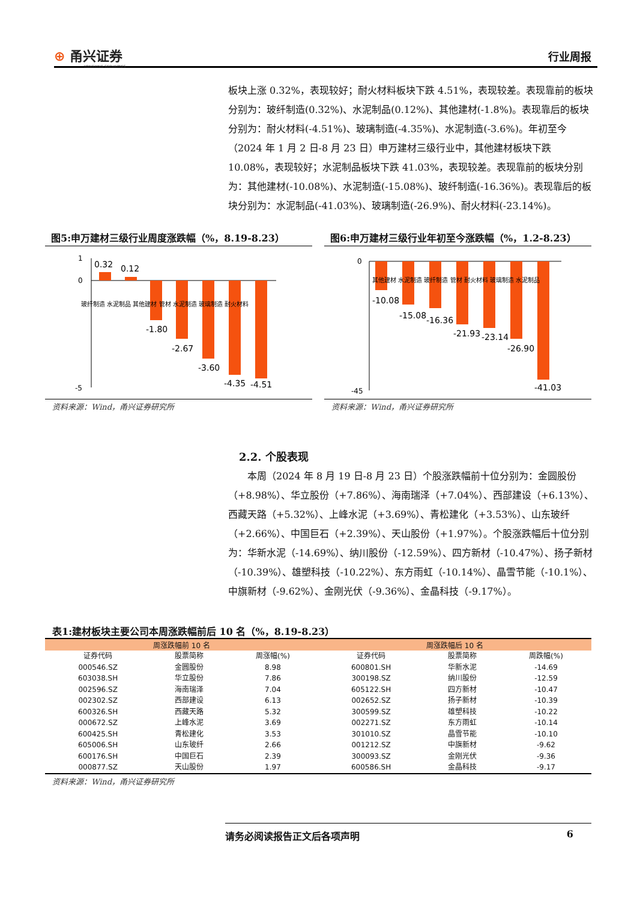⊕ 甬兴证券
YONGXING SECURITIES
行业周报
板块上涨 0.32%，表现较好；耐火材料板块下跌 4.51%，表现较差。表现靠前的板块分别为：玻纤制造(0.32%)、水泥制品(0.12%)、其他建材(-1.8%)。表现靠后的板块分别为：耐火材料(-4.51%)、玻璃制造(-4.35%)、水泥制造(-3.6%)。年初至今（2024 年 1 月 2 日-8 月 23 日）申万建材三级行业中，其他建材板块下跌 10.08%，表现较好；水泥制品板块下跌 41.03%，表现较差。表现靠前的板块分别为：其他建材(-10.08%)、水泥制造(-15.08%)、玻纤制造(-16.36%)。表现靠后的板块分别为：水泥制品(-41.03%)、玻璃制造(-26.9%)、耐火材料(-23.14%)。
图5:申万建材三级行业周度涨跌幅（%，8.19-8.23）
1
0
-5
0.32
0.12
-1.80
-2.67
-3.60
-4.35
-4.51
玻纤制造 水泥制品 其他建材 管材 水泥制造 玻璃制造 耐火材料
资料来源：Wind，甬兴证券研究所
图6:申万建材三级行业年初至今涨跌幅（%，1.2-8.23）
0
-45
-10.08
-15.08
-16.36
-21.93
-23.14
-26.90
-41.03
其他建材 水泥制造 玻纤制造 管材 耐火材料 玻璃制造 水泥制品
资料来源：Wind，甬兴证券研究所
2.2. 个股表现
本周（2024 年 8 月 19 日-8 月 23 日）个股涨跌幅前十位分别为：金圆股份（+8.98%）、华立股份（+7.86%）、海南瑞泽（+7.04%）、西部建设（+6.13%）、西藏天路（+5.32%）、上峰水泥（+3.69%）、青松建化（+3.53%）、山东玻纤（+2.66%）、中国巨石（+2.39%）、天山股份（+1.97%）。个股涨跌幅后十位分别为：华新水泥（-14.69%）、纳川股份（-12.59%）、四方新材（-10.47%）、扬子新材（-10.39%）、雄塑科技（-10.22%）、东方雨虹（-10.14%）、晶雪节能（-10.1%）、中旗新材（-9.62%）、金刚光伏（-9.36%）、金晶科技（-9.17%）。
表1:建材板块主要公司本周涨跌幅前后 10 名（%，8.19-8.23）
| 周涨跌幅前 10 名 | | | 周涨跌幅后 10 名 | | |
| --- | --- | --- | --- | --- | --- |
| 证券代码 | 股票简称 | 周涨幅(%) | 证券代码 | 股票简称 | 周跌幅(%) |
| 000546.SZ | 金圆股份 | 8.98 | 600801.SH | 华新水泥 | -14.69 |
| 603038.SH | 华立股份 | 7.86 | 300198.SZ | 纳川股份 | -12.59 |
| 002596.SZ | 海南瑞泽 | 7.04 | 605122.SH | 四方新材 | -10.47 |
| 002302.SZ | 西部建设 | 6.13 | 002652.SZ | 扬子新材 | -10.39 |
| 600326.SH | 西藏天路 | 5.32 | 300599.SZ | 雄塑科技 | -10.22 |
| 000672.SZ | 上峰水泥 | 3.69 | 002271.SZ | 东方雨虹 | -10.14 |
| 600425.SH | 青松建化 | 3.53 | 301010.SZ | 晶雪节能 | -10.10 |
| 605006.SH | 山东玻纤 | 2.66 | 001212.SZ | 中旗新材 | -9.62 |
| 600176.SH | 中国巨石 | 2.39 | 300093.SZ | 金刚光伏 | -9.36 |
| 000877.SZ | 天山股份 | 1.97 | 600586.SH | 金晶科技 | -9.17 |
资料来源：Wind，甬兴证券研究所
请务必阅读报告正文后各项声明 6